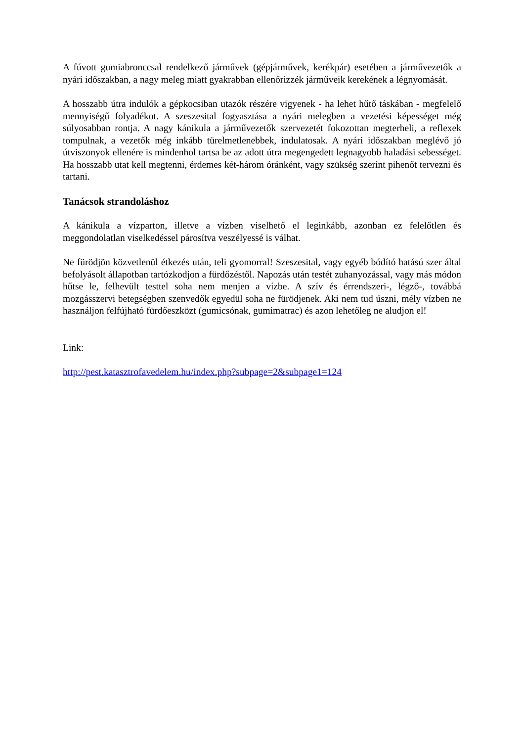A fúvott gumiabronccsal rendelkező járművek (gépjárművek, kerékpár) esetében a járművezetők a nyári időszakban, a nagy meleg miatt gyakrabban ellenőrizzék járműveik kerekének a légnyomását.
A hosszabb útra indulók a gépkocsiban utazók részére vigyenek - ha lehet hűtő táskában - megfelelő mennyiségű folyadékot. A szeszesital fogyasztása a nyári melegben a vezetési képességet még súlyosabban rontja. A nagy kánikula a járművezetők szervezetét fokozottan megterheli, a reflexek tompulnak, a vezetők még inkább türelmetlenebbek, indulatosak. A nyári időszakban meglévő jó útviszonyok ellenére is mindenhol tartsa be az adott útra megengedett legnagyobb haladási sebességet. Ha hosszabb utat kell megtenni, érdemes két-három óránként, vagy szükség szerint pihenőt tervezni és tartani.
Tanácsok strandoláshoz
A kánikula a vízparton, illetve a vízben viselhető el leginkább, azonban ez felelőtlen és meggondolatlan viselkedéssel párosítva veszélyessé is válhat.
Ne fürödjön közvetlenül étkezés után, teli gyomorral! Szeszesital, vagy egyéb bódító hatású szer által befolyásolt állapotban tartózkodjon a fürdőzéstől. Napozás után testét zuhanyozással, vagy más módon hűtse le, felhevült testtel soha nem menjen a vízbe. A szív és érrendszeri-, légző-, továbbá mozgásszervi betegségben szenvedők egyedül soha ne fürödjenek. Aki nem tud úszni, mély vízben ne használjon felfújható fürdőeszközt (gumicsónak, gumimatrac) és azon lehetőleg ne aludjon el!
Link:
http://pest.katasztrofavedelem.hu/index.php?subpage=2&subpage1=124